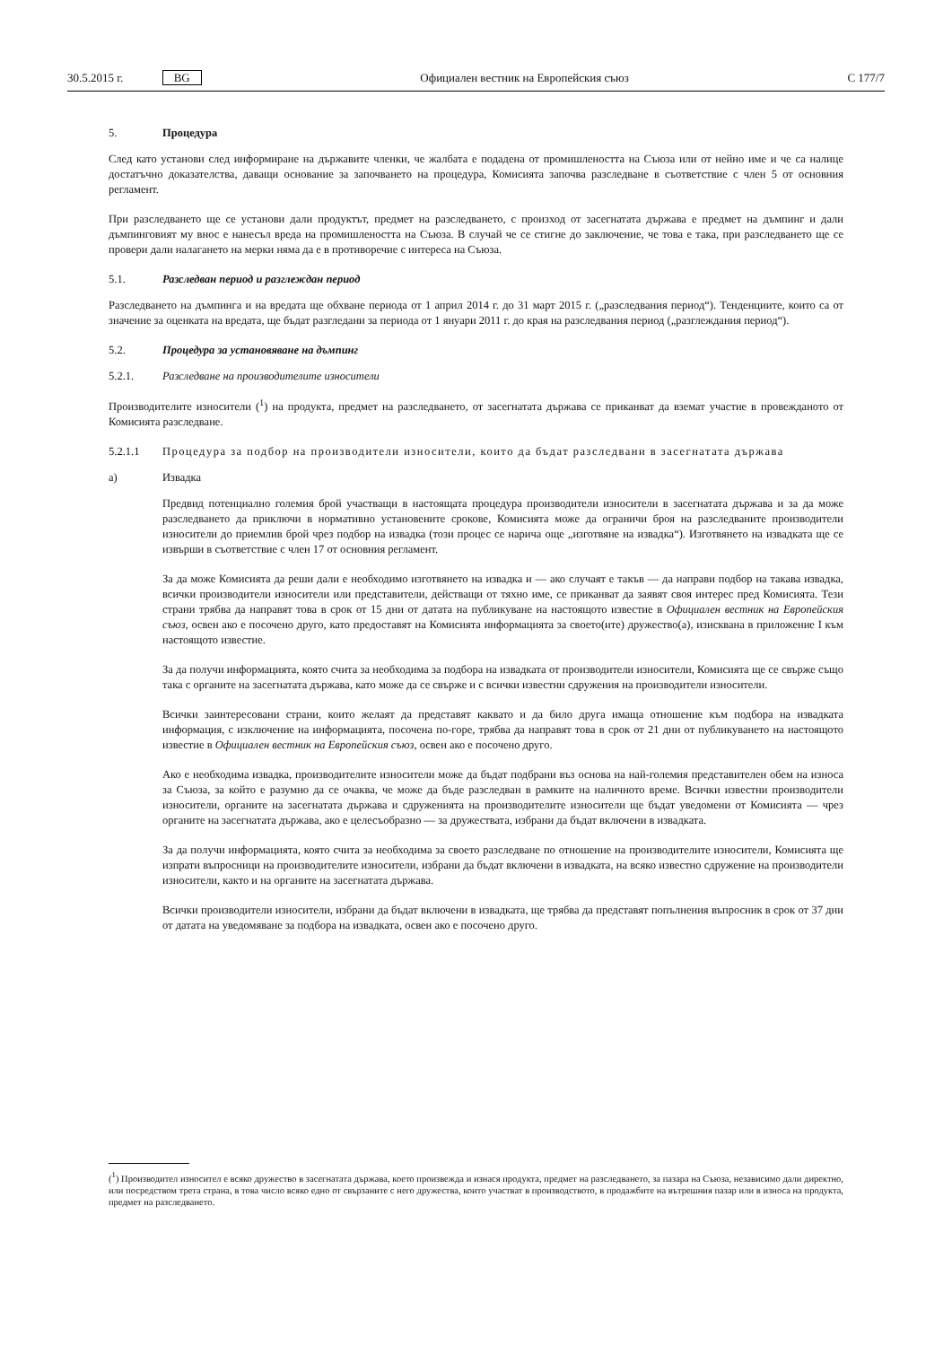30.5.2015 г. BG Официален вестник на Европейския съюз C 177/7
5. Процедура
След като установи след информиране на държавите членки, че жалбата е подадена от промишлеността на Съюза или от нейно име и че са налице достатъчно доказателства, даващи основание за започването на процедура, Комисията започва разследване в съответствие с член 5 от основния регламент.
При разследването ще се установи дали продуктът, предмет на разследването, с произход от засегнатата държава е предмет на дъмпинг и дали дъмпинговият му внос е нанесъл вреда на промишлеността на Съюза. В случай че се стигне до заключение, че това е така, при разследването ще се провери дали налагането на мерки няма да е в противоречие с интереса на Съюза.
5.1. Разследван период и разглеждан период
Разследването на дъмпинга и на вредата ще обхване периода от 1 април 2014 г. до 31 март 2015 г. („разследвания период“). Тенденциите, които са от значение за оценката на вредата, ще бъдат разгледани за периода от 1 януари 2011 г. до края на разследвания период („разглеждания период“).
5.2. Процедура за установяване на дъмпинг
5.2.1. Разследване на производителите износители
Производителите износители (<sup>1</sup>) на продукта, предмет на разследването, от засегнатата държава се приканват да вземат участие в провежданото от Комисията разследване.
5.2.1.1 Процедура за подбор на производители износители, които да бъдат разследвани в засегнатата държава
а) Извадка
Предвид потенциално големия брой участващи в настоящата процедура производители износители в засегнатата държава и за да може разследването да приключи в нормативно установените срокове, Комисията може да ограничи броя на разследваните производители износители до приемлив брой чрез подбор на извадка (този процес се нарича още „изготвяне на извадка“). Изготвянето на извадката ще се извърши в съответствие с член 17 от основния регламент.
За да може Комисията да реши дали е необходимо изготвянето на извадка и — ако случаят е такъв — да направи подбор на такава извадка, всички производители износители или представители, действащи от тяхно име, се приканват да заявят своя интерес пред Комисията. Тези страни трябва да направят това в срок от 15 дни от датата на публикуване на настоящото известие в Официален вестник на Европейския съюз, освен ако е посочено друго, като предоставят на Комисията информацията за своето(ите) дружество(а), изисквана в приложение I към настоящото известие.
За да получи информацията, която счита за необходима за подбора на извадката от производители износители, Комисията ще се свърже също така с органите на засегнатата държава, като може да се свърже и с всички известни сдружения на производители износители.
Всички заинтересовани страни, които желаят да представят каквато и да било друга имаща отношение към подбора на извадката информация, с изключение на информацията, посочена по-горе, трябва да направят това в срок от 21 дни от публикуването на настоящото известие в Официален вестник на Европейския съюз, освен ако е посочено друго.
Ако е необходима извадка, производителите износители може да бъдат подбрани въз основа на най-големия представителен обем на износа за Съюза, за който е разумно да се очаква, че може да бъде разследван в рамките на наличното време. Всички известни производители износители, органите на засегнатата държава и сдруженията на производителите износители ще бъдат уведомени от Комисията — чрез органите на засегнатата държава, ако е целесъобразно — за дружествата, избрани да бъдат включени в извадката.
За да получи информацията, която счита за необходима за своето разследване по отношение на производителите износители, Комисията ще изпрати въпросници на производителите износители, избрани да бъдат включени в извадката, на всяко известно сдружение на производители износители, както и на органите на засегнатата държава.
Всички производители износители, избрани да бъдат включени в извадката, ще трябва да представят попълнения въпросник в срок от 37 дни от датата на уведомяване за подбора на извадката, освен ако е посочено друго.
(<sup>1</sup>) Производител износител е всяко дружество в засегнатата държава, което произвежда и изнася продукта, предмет на разследването, за пазара на Съюза, независимо дали директно, или посредством трета страна, в това число всяко едно от свързаните с него дружества, които участват в производството, в продажбите на вътрешния пазар или в износа на продукта, предмет на разследването.